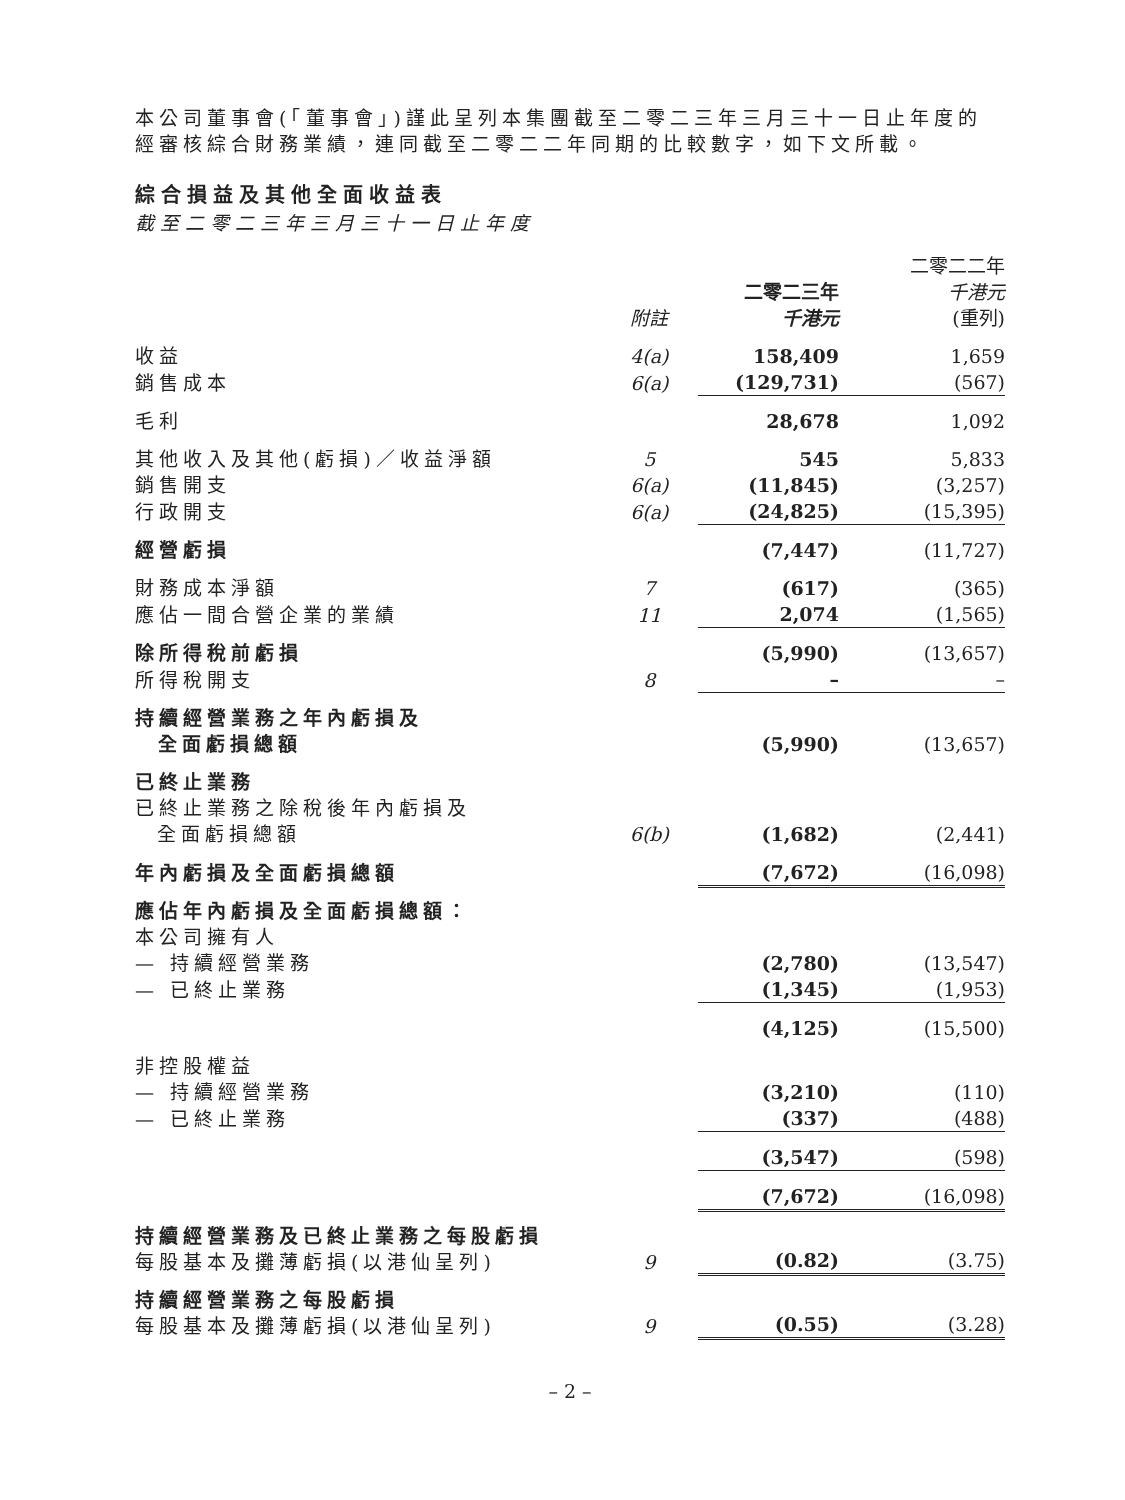本公司董事會(「董事會」)謹此呈列本集團截至二零二三年三月三十一日止年度的經審核綜合財務業績，連同截至二零二二年同期的比較數字，如下文所載。
綜合損益及其他全面收益表
截至二零二三年三月三十一日止年度
| | 附註 | 二零二三年 千港元 | 二零二二年 千港元 (重列) |
| 收益 | 4(a) | 158,409 | 1,659 |
| 銷售成本 | 6(a) | (129,731) | (567) |
| 毛利 | | 28,678 | 1,092 |
| 其他收入及其他(虧損)／收益淨額 | 5 | 545 | 5,833 |
| 銷售開支 | 6(a) | (11,845) | (3,257) |
| 行政開支 | 6(a) | (24,825) | (15,395) |
| 經營虧損 | | (7,447) | (11,727) |
| 財務成本淨額 | 7 | (617) | (365) |
| 應佔一間合營企業的業績 | 11 | 2,074 | (1,565) |
| 除所得稅前虧損 | | (5,990) | (13,657) |
| 所得稅開支 | 8 | – | – |
| 持續經營業務之年內虧損及 全面虧損總額 | | (5,990) | (13,657) |
| 已終止業務 已終止業務之除稅後年內虧損及 全面虧損總額 | 6(b) | (1,682) | (2,441) |
| 年內虧損及全面虧損總額 | | (7,672) | (16,098) |
| 應佔年內虧損及全面虧損總額： 本公司擁有人 — 持續經營業務 | | (2,780) | (13,547) |
| — 已終止業務 | | (1,345) | (1,953) |
| | | (4,125) | (15,500) |
| 非控股權益 — 持續經營業務 | | (3,210) | (110) |
| — 已終止業務 | | (337) | (488) |
| | | (3,547) | (598) |
| | | (7,672) | (16,098) |
| 持續經營業務及已終止業務之每股虧損 每股基本及攤薄虧損(以港仙呈列) | 9 | (0.82) | (3.75) |
| 持續經營業務之每股虧損 每股基本及攤薄虧損(以港仙呈列) | 9 | (0.55) | (3.28) |
– 2 –